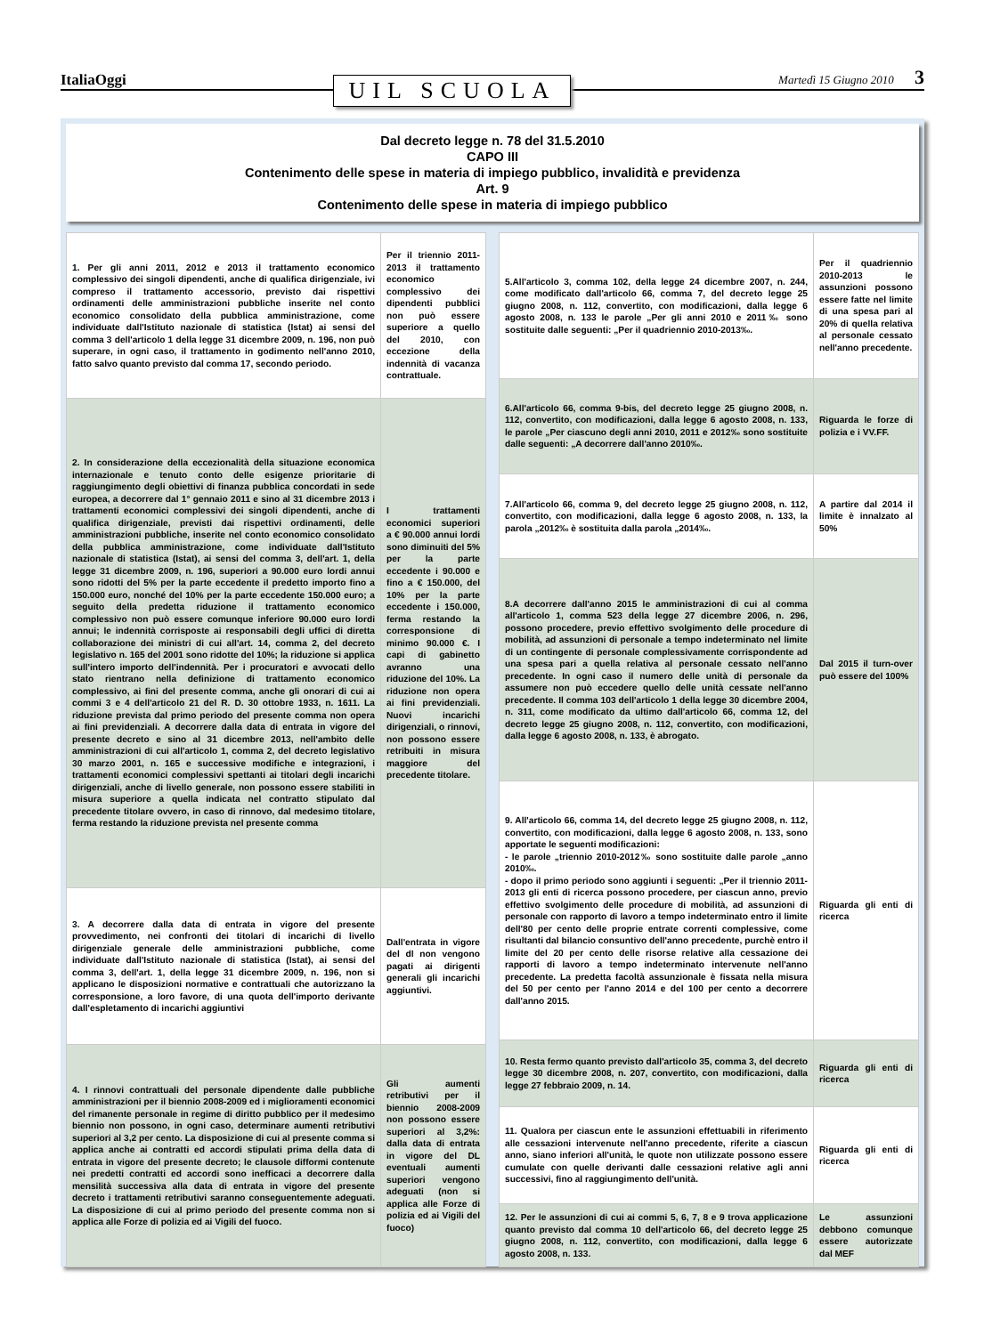ItaliaOggi UIL SCUOLA Martedì 15 Giugno 2010 3
Dal decreto legge n. 78 del 31.5.2010
CAPO III
Contenimento delle spese in materia di impiego pubblico, invalidità e previdenza
Art. 9
Contenimento delle spese in materia di impiego pubblico
| 1. Per gli anni 2011, 2012 e 2013 il trattamento economico complessivo dei singoli dipendenti, anche di qualifica dirigenziale, ivi compreso il trattamento accessorio, previsto dai rispettivi ordinamenti delle amministrazioni pubbliche inserite nel conto economico consolidato della pubblica amministrazione, come individuate dall'Istituto nazionale di statistica (Istat) ai sensi del comma 3 dell'articolo 1 della legge 31 dicembre 2009, n. 196, non può superare, in ogni caso, il trattamento in godimento nell'anno 2010, fatto salvo quanto previsto dal comma 17, secondo periodo. | Per il triennio 2011-2013 il trattamento economico complessivo dei dipendenti pubblici non può essere superiore a quello del 2010, con eccezione della indennità di vacanza contrattuale. |
| 2. In considerazione della eccezionalità della situazione economica internazionale e tenuto conto delle esigenze prioritarie di raggiungimento degli obiettivi di finanza pubblica concordati in sede europea, a decorrere dal 1° gennaio 2011 e sino al 31 dicembre 2013 i trattamenti economici complessivi dei singoli dipendenti, anche di qualifica dirigenziale, previsti dai rispettivi ordinamenti, delle amministrazioni pubbliche, inserite nel conto economico consolidato della pubblica amministrazione, come individuate dall'Istituto nazionale di statistica (Istat), ai sensi del comma 3, dell'art. 1, della legge 31 dicembre 2009, n. 196, superiori a 90.000 euro lordi annui sono ridotti del 5% per la parte eccedente il predetto importo fino a 150.000 euro, nonché del 10% per la parte eccedente 150.000 euro; a seguito della predetta riduzione il trattamento economico complessivo non può essere comunque inferiore 90.000 euro lordi annui; le indennità corrisposte ai responsabili degli uffici di diretta collaborazione dei ministri di cui all'art. 14, comma 2, del decreto legislativo n. 165 del 2001 sono ridotte del 10%; la riduzione si applica sull'intero importo dell'indennità. Per i procuratori e avvocati dello stato rientrano nella definizione di trattamento economico complessivo, ai fini del presente comma, anche gli onorari di cui ai commi 3 e 4 dell'articolo 21 del R. D. 30 ottobre 1933, n. 1611. La riduzione prevista dal primo periodo del presente comma non opera ai fini previdenziali. A decorrere dalla data di entrata in vigore del presente decreto e sino al 31 dicembre 2013, nell'ambito delle amministrazioni di cui all'articolo 1, comma 2, del decreto legislativo 30 marzo 2001, n. 165 e successive modifiche e integrazioni, i trattamenti economici complessivi spettanti ai titolari degli incarichi dirigenziali, anche di livello generale, non possono essere stabiliti in misura superiore a quella indicata nel contratto stipulato dal precedente titolare ovvero, in caso di rinnovo, dal medesimo titolare, ferma restando la riduzione prevista nel presente comma | I trattamenti economici superiori a € 90.000 annui lordi sono diminuiti del 5% per la parte eccedente i 90.000 e fino a € 150.000, del 10% per la parte eccedente i 150.000, ferma restando la corresponsione di minimo 90.000 €. I capi di gabinetto avranno una riduzione del 10%. La riduzione non opera ai fini previdenziali. Nuovi incarichi dirigenziali, o rinnovi, non possono essere retribuiti in misura maggiore del precedente titolare. |
| 3. A decorrere dalla data di entrata in vigore del presente provvedimento, nei confronti dei titolari di incarichi di livello dirigenziale generale delle amministrazioni pubbliche, come individuate dall'Istituto nazionale di statistica (Istat), ai sensi del comma 3, dell'art. 1, della legge 31 dicembre 2009, n. 196, non si applicano le disposizioni normative e contrattuali che autorizzano la corresponsione, a loro favore, di una quota dell'importo derivante dall'espletamento di incarichi aggiuntivi | Dall'entrata in vigore del dl non vengono pagati ai dirigenti generali gli incarichi aggiuntivi. |
| 4. I rinnovi contrattuali del personale dipendente dalle pubbliche amministrazioni per il biennio 2008-2009 ed i miglioramenti economici del rimanente personale in regime di diritto pubblico per il medesimo biennio non possono, in ogni caso, determinare aumenti retributivi superiori al 3,2 per cento. La disposizione di cui al presente comma si applica anche ai contratti ed accordi stipulati prima della data di entrata in vigore del presente decreto; le clausole difformi contenute nei predetti contratti ed accordi sono inefficaci a decorrere dalla mensilità successiva alla data di entrata in vigore del presente decreto i trattamenti retributivi saranno conseguentemente adeguati. La disposizione di cui al primo periodo del presente comma non si applica alle Forze di polizia ed ai Vigili del fuoco. | Gli aumenti retributivi per il biennio 2008-2009 non possono essere superiori al 3,2%: dalla data di entrata in vigore del DL eventuali aumenti superiori vengono adeguati (non si applica alle Forze di polizia ed ai Vigili del fuoco) |
| 5.All'articolo 3, comma 102, della legge 24 dicembre 2007, n. 244, come modificato dall'articolo 66, comma 7, del decreto legge 25 giugno 2008, n. 112, convertito, con modificazioni, dalla legge 6 agosto 2008, n. 133 le parole „Per gli anni 2010 e 2011‰ sono sostituite dalle seguenti: „Per il quadriennio 2010-2013‰. | Per il quadriennio 2010-2013 le assunzioni possono essere fatte nel limite di una spesa pari al 20% di quella relativa al personale cessato nell'anno precedente. |
| 6.All'articolo 66, comma 9-bis, del decreto legge 25 giugno 2008, n. 112, convertito, con modificazioni, dalla legge 6 agosto 2008, n. 133, le parole „Per ciascuno degli anni 2010, 2011 e 2012‰ sono sostituite dalle seguenti: „A decorrere dall'anno 2010‰. | Riguarda le forze di polizia e i VV.FF. |
| 7.All'articolo 66, comma 9, del decreto legge 25 giugno 2008, n. 112, convertito, con modificazioni, dalla legge 6 agosto 2008, n. 133, la parola „2012‰ è sostituita dalla parola „2014‰. | A partire dal 2014 il limite è innalzato al 50% |
| 8.A decorrere dall'anno 2015 le amministrazioni di cui al comma all'articolo 1, comma 523 della legge 27 dicembre 2006, n. 296, possono procedere, previo effettivo svolgimento delle procedure di mobilità, ad assunzioni di personale a tempo indeterminato nel limite di un contingente di personale complessivamente corrispondente ad una spesa pari a quella relativa al personale cessato nell'anno precedente. In ogni caso il numero delle unità di personale da assumere non può eccedere quello delle unità cessate nell'anno precedente. Il comma 103 dell'articolo 1 della legge 30 dicembre 2004, n. 311, come modificato da ultimo dall'articolo 66, comma 12, del decreto legge 25 giugno 2008, n. 112, convertito, con modificazioni, dalla legge 6 agosto 2008, n. 133, è abrogato. | Dal 2015 il turn-over può essere del 100% |
| 9. All'articolo 66, comma 14, del decreto legge 25 giugno 2008, n. 112, convertito, con modificazioni, dalla legge 6 agosto 2008, n. 133, sono apportate le seguenti modificazioni: - le parole „triennio 2010-2012‰ sono sostituite dalle parole „anno 2010‰. - dopo il primo periodo sono aggiunti i seguenti: „Per il triennio 2011-2013 gli enti di ricerca possono procedere, per ciascun anno, previo effettivo svolgimento delle procedure di mobilità, ad assunzioni di personale con rapporto di lavoro a tempo indeterminato entro il limite dell'80 per cento delle proprie entrate correnti complessive, come risultanti dal bilancio consuntivo dell'anno precedente, purchè entro il limite del 20 per cento delle risorse relative alla cessazione dei rapporti di lavoro a tempo indeterminato intervenute nell'anno precedente. La predetta facoltà assunzionale è fissata nella misura del 50 per cento per l'anno 2014 e del 100 per cento a decorrere dall'anno 2015. | Riguarda gli enti di ricerca |
| 10. Resta fermo quanto previsto dall'articolo 35, comma 3, del decreto legge 30 dicembre 2008, n. 207, convertito, con modificazioni, dalla legge 27 febbraio 2009, n. 14. | Riguarda gli enti di ricerca |
| 11. Qualora per ciascun ente le assunzioni effettuabili in riferimento alle cessazioni intervenute nell'anno precedente, riferite a ciascun anno, siano inferiori all'unità, le quote non utilizzate possono essere cumulate con quelle derivanti dalle cessazioni relative agli anni successivi, fino al raggiungimento dell'unità. | Riguarda gli enti di ricerca |
| 12. Per le assunzioni di cui ai commi 5, 6, 7, 8 e 9 trova applicazione quanto previsto dal comma 10 dell'articolo 66, del decreto legge 25 giugno 2008, n. 112, convertito, con modificazioni, dalla legge 6 agosto 2008, n. 133. | Le assunzioni debbono comunque essere autorizzate dal MEF |